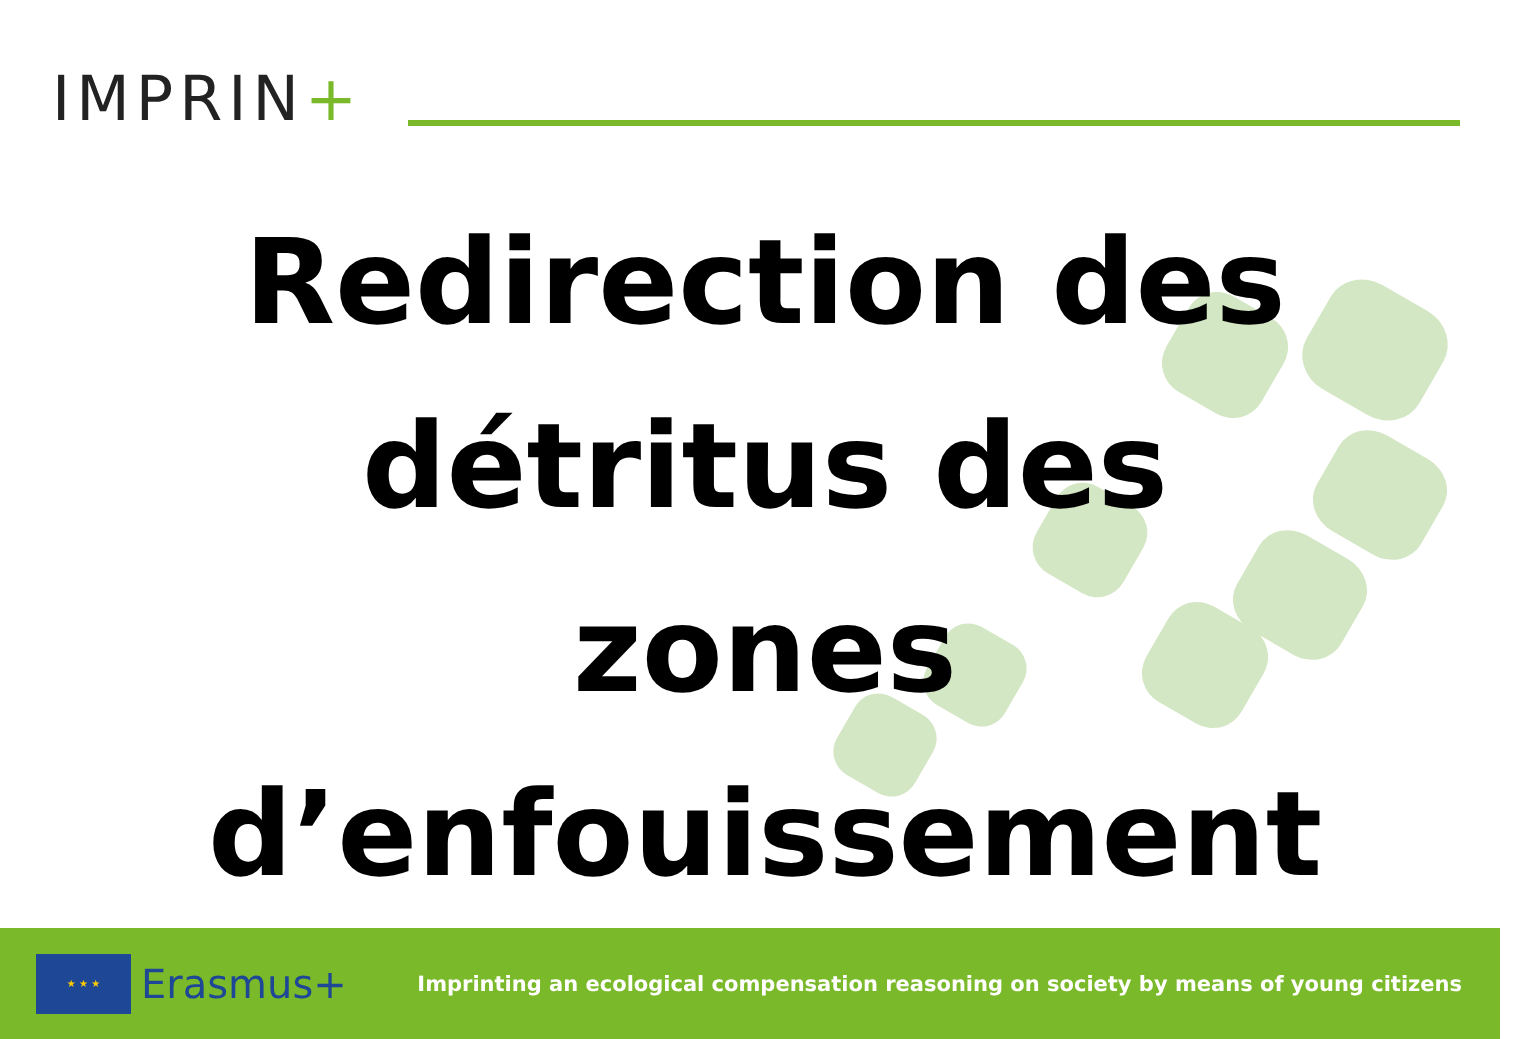IMPRIN+
Redirection des
détritus des
zones
d’enfouissement
★ ★ ★
Erasmus+
Imprinting an ecological compensation reasoning on society by means of young citizens